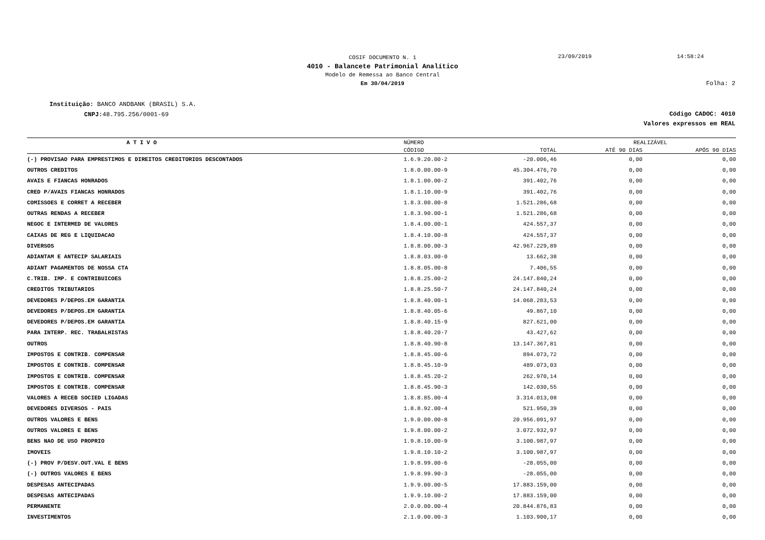COSIF DOCUMENTO N. 1
23/09/2019 14:58:24
4010 - Balancete Patrimonial Analítico
Modelo de Remessa ao Banco Central
Em 30/04/2019
Folha: 2
Instituição: BANCO ANDBANK (BRASIL) S.A.
CNPJ: 48.795.256/0001-69
Código CADOC: 4010
Valores expressos em REAL
| A T I V O | NÚMERO | | REALIZÁVEL | |
| --- | --- | --- | --- | --- |
| | CÓDIGO | TOTAL | ATÉ 90 DIAS | APÓS 90 DIAS |
| (-) PROVISAO PARA EMPRESTIMOS E DIREITOS CREDITORIOS DESCONTADOS | 1.6.9.20.00-2 | -20.006,46 | 0,00 | 0,00 |
| OUTROS CREDITOS | 1.8.0.00.00-9 | 45.304.476,70 | 0,00 | 0,00 |
| AVAIS E FIANCAS HONRADOS | 1.8.1.00.00-2 | 391.402,76 | 0,00 | 0,00 |
| CRED P/AVAIS FIANCAS HONRADOS | 1.8.1.10.00-9 | 391.402,76 | 0,00 | 0,00 |
| COMISSOES E CORRET A RECEBER | 1.8.3.00.00-8 | 1.521.286,68 | 0,00 | 0,00 |
| OUTRAS RENDAS A RECEBER | 1.8.3.90.00-1 | 1.521.286,68 | 0,00 | 0,00 |
| NEGOC E INTERMED DE VALORES | 1.8.4.00.00-1 | 424.557,37 | 0,00 | 0,00 |
| CAIXAS DE REG E LIQUIDACAO | 1.8.4.10.00-8 | 424.557,37 | 0,00 | 0,00 |
| DIVERSOS | 1.8.8.00.00-3 | 42.967.229,89 | 0,00 | 0,00 |
| ADIANTAM E ANTECIP SALARIAIS | 1.8.8.03.00-0 | 13.662,38 | 0,00 | 0,00 |
| ADIANT PAGAMENTOS DE NOSSA CTA | 1.8.8.05.00-8 | 7.406,55 | 0,00 | 0,00 |
| C.TRIB. IMP. E CONTRIBUICOES | 1.8.8.25.00-2 | 24.147.840,24 | 0,00 | 0,00 |
| CREDITOS TRIBUTARIOS | 1.8.8.25.50-7 | 24.147.840,24 | 0,00 | 0,00 |
| DEVEDORES P/DEPOS.EM GARANTIA | 1.8.8.40.00-1 | 14.068.283,53 | 0,00 | 0,00 |
| DEVEDORES P/DEPOS.EM GARANTIA | 1.8.8.40.05-6 | 49.867,10 | 0,00 | 0,00 |
| DEVEDORES P/DEPOS.EM GARANTIA | 1.8.8.40.15-9 | 827.621,00 | 0,00 | 0,00 |
| PARA INTERP. REC. TRABALHISTAS | 1.8.8.40.20-7 | 43.427,62 | 0,00 | 0,00 |
| OUTROS | 1.8.8.40.90-8 | 13.147.367,81 | 0,00 | 0,00 |
| IMPOSTOS E CONTRIB. COMPENSAR | 1.8.8.45.00-6 | 894.073,72 | 0,00 | 0,00 |
| IMPOSTOS E CONTRIB. COMPENSAR | 1.8.8.45.10-9 | 489.073,03 | 0,00 | 0,00 |
| IMPOSTOS E CONTRIB. COMPENSAR | 1.8.8.45.20-2 | 262.970,14 | 0,00 | 0,00 |
| IMPOSTOS E CONTRIB. COMPENSAR | 1.8.8.45.90-3 | 142.030,55 | 0,00 | 0,00 |
| VALORES A RECEB SOCIED LIGADAS | 1.8.8.85.00-4 | 3.314.013,08 | 0,00 | 0,00 |
| DEVEDORES DIVERSOS - PAIS | 1.8.8.92.00-4 | 521.950,39 | 0,00 | 0,00 |
| OUTROS VALORES E BENS | 1.9.0.00.00-8 | 20.956.091,97 | 0,00 | 0,00 |
| OUTROS VALORES E BENS | 1.9.8.00.00-2 | 3.072.932,97 | 0,00 | 0,00 |
| BENS NAO DE USO PROPRIO | 1.9.8.10.00-9 | 3.100.987,97 | 0,00 | 0,00 |
| IMOVEIS | 1.9.8.10.10-2 | 3.100.987,97 | 0,00 | 0,00 |
| (-) PROV P/DESV.OUT.VAL E BENS | 1.9.8.99.00-6 | -28.055,00 | 0,00 | 0,00 |
| (-) OUTROS VALORES E BENS | 1.9.8.99.90-3 | -28.055,00 | 0,00 | 0,00 |
| DESPESAS ANTECIPADAS | 1.9.9.00.00-5 | 17.883.159,00 | 0,00 | 0,00 |
| DESPESAS ANTECIPADAS | 1.9.9.10.00-2 | 17.883.159,00 | 0,00 | 0,00 |
| PERMANENTE | 2.0.0.00.00-4 | 20.844.876,83 | 0,00 | 0,00 |
| INVESTIMENTOS | 2.1.0.00.00-3 | 1.103.900,17 | 0,00 | 0,00 |